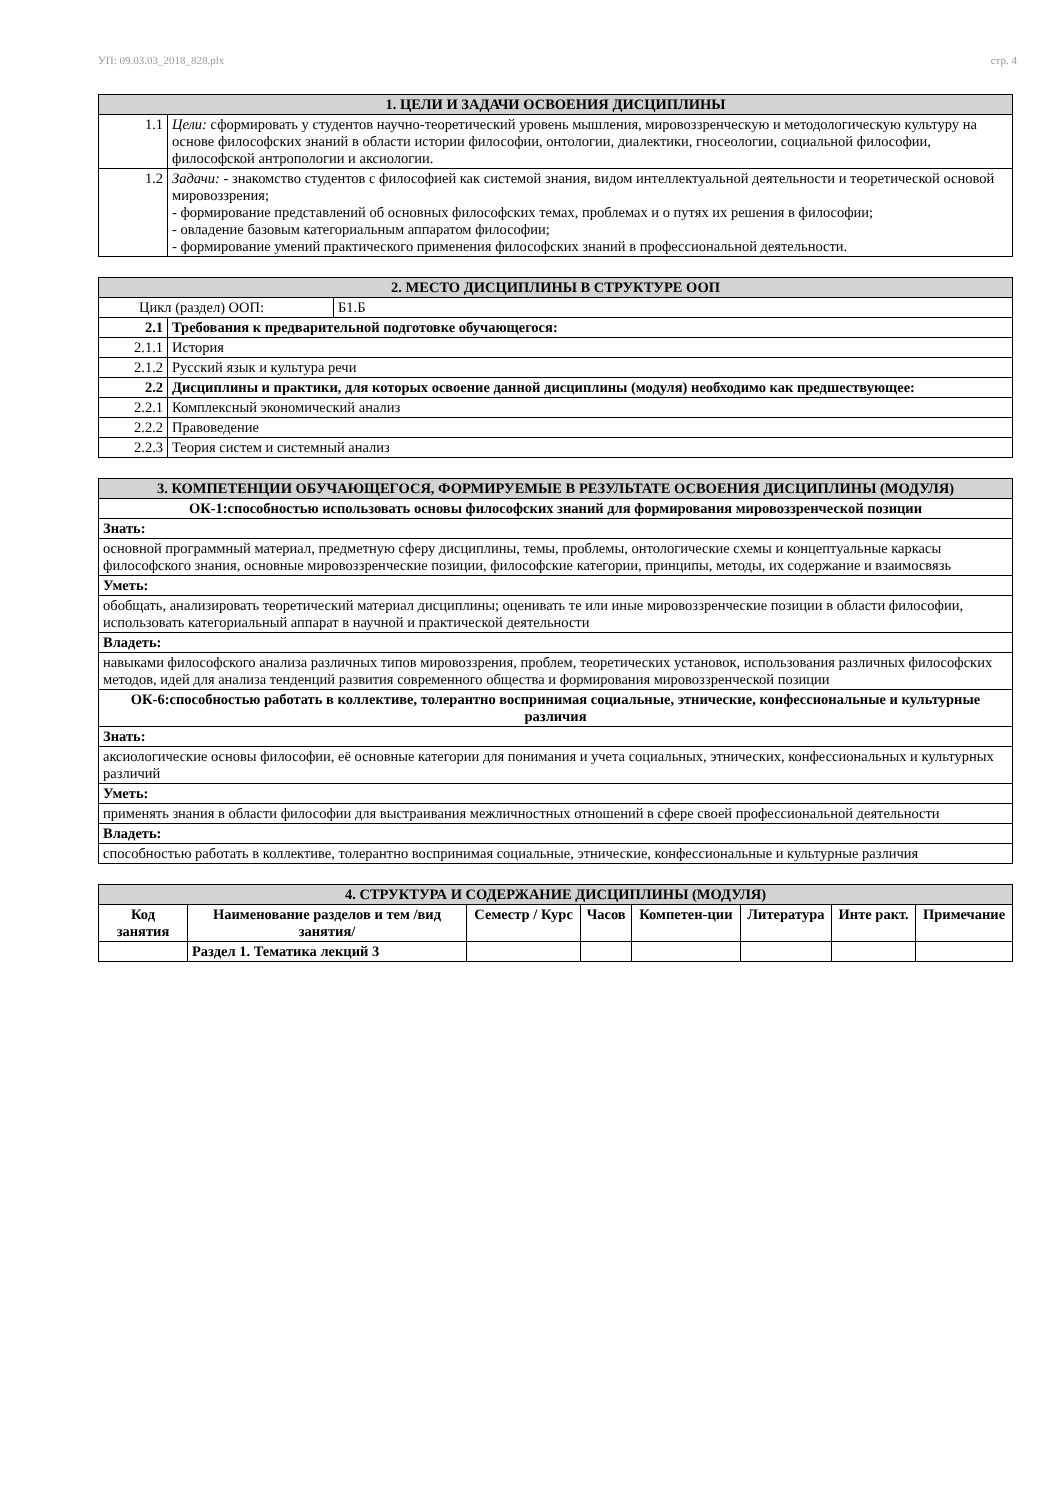УП: 09.03.03_2018_828.plx стр. 4
| 1. ЦЕЛИ И ЗАДАЧИ ОСВОЕНИЯ ДИСЦИПЛИНЫ | |
| --- | --- |
| 1.1 | Цели: сформировать у студентов научно-теоретический уровень мышления, мировоззренческую и методологическую культуру на основе философских знаний в области истории философии, онтологии, диалектики, гносеологии, социальной философии, философской антропологии и аксиологии. |
| 1.2 | Задачи: - знакомство студентов с философией как системой знания, видом интеллектуальной деятельности и теоретической основой мировоззрения; - формирование представлений об основных философских темах, проблемах и о путях их решения в философии; - овладение базовым категориальным аппаратом философии; - формирование умений практического применения философских знаний в профессиональной деятельности. |
| 2. МЕСТО ДИСЦИПЛИНЫ В СТРУКТУРЕ ООП | | |
| --- | --- | --- |
| Цикл (раздел) ООП: | | Б1.Б |
| 2.1 | Требования к предварительной подготовке обучающегося: | |
| 2.1.1 | История | |
| 2.1.2 | Русский язык и культура речи | |
| 2.2 | Дисциплины и практики, для которых освоение данной дисциплины (модуля) необходимо как предшествующее: | |
| 2.2.1 | Комплексный экономический анализ | |
| 2.2.2 | Правоведение | |
| 2.2.3 | Теория систем и системный анализ | |
| 3. КОМПЕТЕНЦИИ ОБУЧАЮЩЕГОСЯ, ФОРМИРУЕМЫЕ В РЕЗУЛЬТАТЕ ОСВОЕНИЯ ДИСЦИПЛИНЫ (МОДУЛЯ) |
| --- |
| ОК-1:способностью использовать основы философских знаний для формирования мировоззренческой позиции |
| Знать: |
| основной программный материал, предметную сферу дисциплины, темы, проблемы, онтологические схемы и концептуальные каркасы философского знания, основные мировоззренческие позиции, философские категории, принципы, методы, их содержание и взаимосвязь |
| Уметь: |
| обобщать, анализировать теоретический материал дисциплины; оценивать те или иные мировоззренческие позиции в области философии, использовать категориальный аппарат в научной и практической деятельности |
| Владеть: |
| навыками философского анализа различных типов мировоззрения, проблем, теоретических установок, использования различных философских методов, идей для анализа тенденций развития современного общества и формирования мировоззренческой позиции |
| ОК-6:способностью работать в коллективе, толерантно воспринимая социальные, этнические, конфессиональные и культурные различия |
| Знать: |
| аксиологические основы философии, её основные категории для понимания и учета социальных, этнических, конфессиональных и культурных различий |
| Уметь: |
| применять знания в области философии для выстраивания межличностных отношений в сфере своей профессиональной деятельности |
| Владеть: |
| способностью работать в коллективе, толерантно воспринимая социальные, этнические, конфессиональные и культурные различия |
| 4. СТРУКТУРА И СОДЕРЖАНИЕ ДИСЦИПЛИНЫ (МОДУЛЯ) | | | | | | | |
| --- | --- | --- | --- | --- | --- | --- | --- |
| Код занятия | Наименование разделов и тем /вид занятия/ | Семестр / Курс | Часов | Компетен-ции | Литература | Инте ракт. | Примечание |
| | Раздел 1. Тематика лекций 3 | | | | | | |